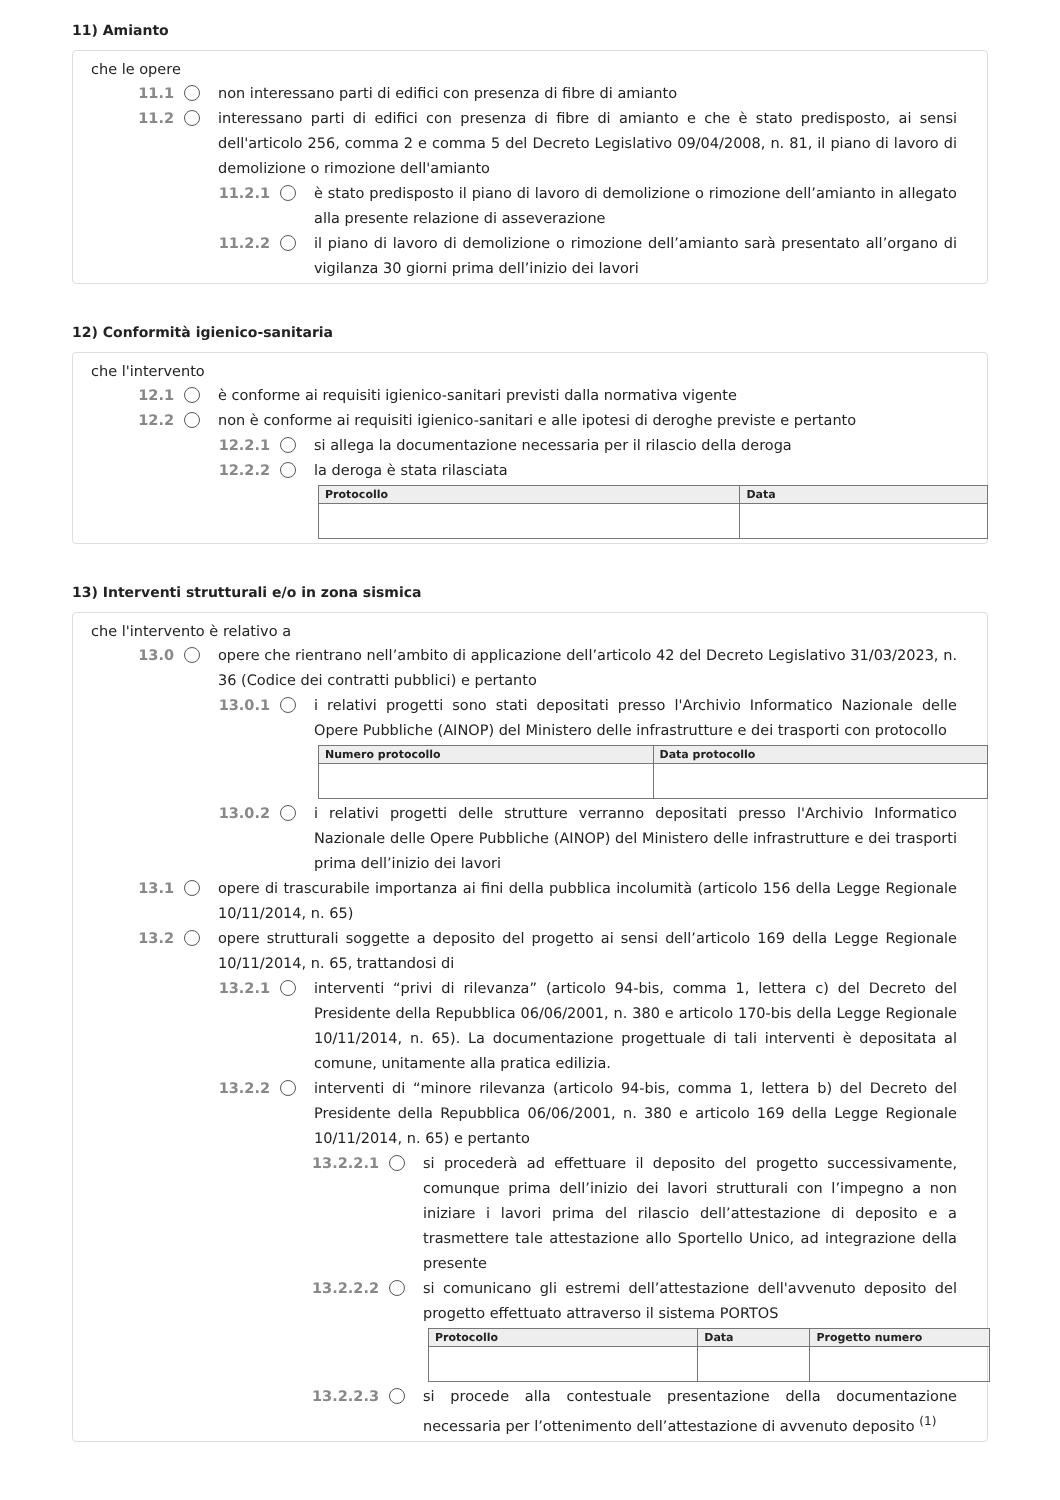11) Amianto
che le opere
11.1 non interessano parti di edifici con presenza di fibre di amianto
11.2 interessano parti di edifici con presenza di fibre di amianto e che è stato predisposto, ai sensi dell'articolo 256, comma 2 e comma 5 del Decreto Legislativo 09/04/2008, n. 81, il piano di lavoro di demolizione o rimozione dell'amianto
11.2.1 è stato predisposto il piano di lavoro di demolizione o rimozione dell’amianto in allegato alla presente relazione di asseverazione
11.2.2 il piano di lavoro di demolizione o rimozione dell’amianto sarà presentato all’organo di vigilanza 30 giorni prima dell’inizio dei lavori
12) Conformità igienico-sanitaria
che l'intervento
12.1 è conforme ai requisiti igienico-sanitari previsti dalla normativa vigente
12.2 non è conforme ai requisiti igienico-sanitari e alle ipotesi di deroghe previste e pertanto
12.2.1 si allega la documentazione necessaria per il rilascio della deroga
12.2.2 la deroga è stata rilasciata
| Protocollo | Data |
| --- | --- |
13) Interventi strutturali e/o in zona sismica
che l'intervento è relativo a
13.0 opere che rientrano nell’ambito di applicazione dell’articolo 42 del Decreto Legislativo 31/03/2023, n. 36 (Codice dei contratti pubblici) e pertanto
13.0.1 i relativi progetti sono stati depositati presso l'Archivio Informatico Nazionale delle Opere Pubbliche (AINOP) del Ministero delle infrastrutture e dei trasporti con protocollo
| Numero protocollo | Data protocollo |
| --- | --- |
13.0.2 i relativi progetti delle strutture verranno depositati presso l'Archivio Informatico Nazionale delle Opere Pubbliche (AINOP) del Ministero delle infrastrutture e dei trasporti prima dell’inizio dei lavori
13.1 opere di trascurabile importanza ai fini della pubblica incolumità (articolo 156 della Legge Regionale 10/11/2014, n. 65)
13.2 opere strutturali soggette a deposito del progetto ai sensi dell’articolo 169 della Legge Regionale 10/11/2014, n. 65, trattandosi di
13.2.1 interventi “privi di rilevanza” (articolo 94-bis, comma 1, lettera c) del Decreto del Presidente della Repubblica 06/06/2001, n. 380 e articolo 170-bis della Legge Regionale 10/11/2014, n. 65). La documentazione progettuale di tali interventi è depositata al comune, unitamente alla pratica edilizia.
13.2.2 interventi di “minore rilevanza (articolo 94-bis, comma 1, lettera b) del Decreto del Presidente della Repubblica 06/06/2001, n. 380 e articolo 169 della Legge Regionale 10/11/2014, n. 65) e pertanto
13.2.2.1 si procederà ad effettuare il deposito del progetto successivamente, comunque prima dell’inizio dei lavori strutturali con l’impegno a non iniziare i lavori prima del rilascio dell’attestazione di deposito e a trasmettere tale attestazione allo Sportello Unico, ad integrazione della presente
13.2.2.2 si comunicano gli estremi dell’attestazione dell'avvenuto deposito del progetto effettuato attraverso il sistema PORTOS
| Protocollo | Data | Progetto numero |
| --- | --- | --- |
13.2.2.3 si procede alla contestuale presentazione della documentazione necessaria per l’ottenimento dell’attestazione di avvenuto deposito <sup>(1)</sup>